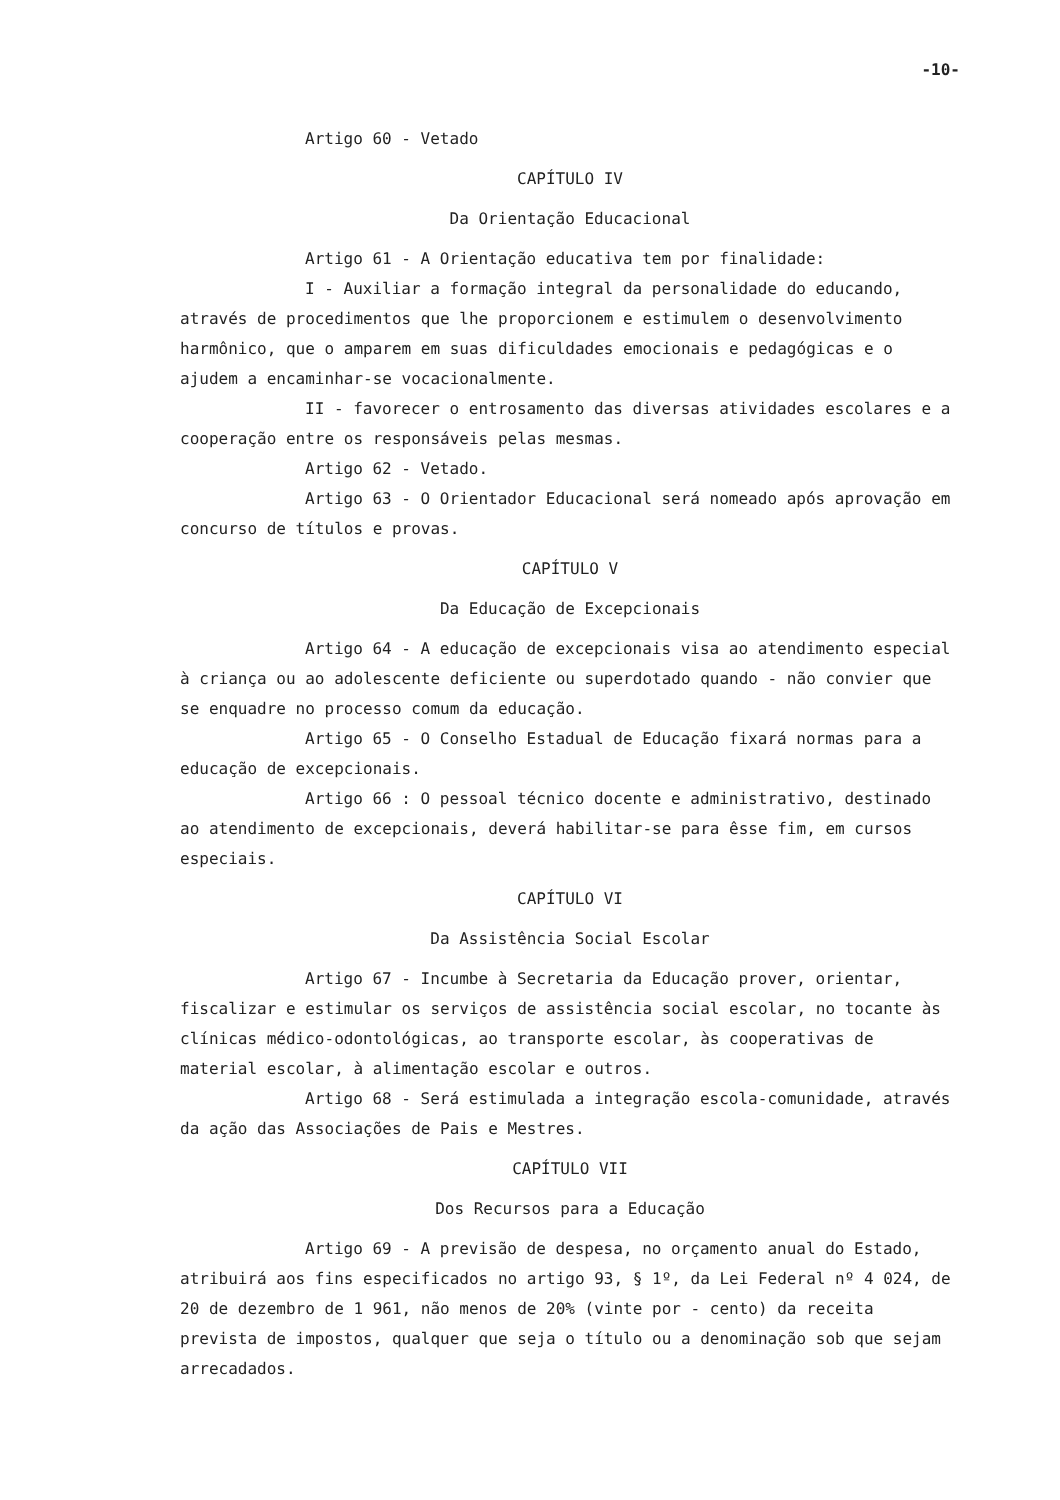-10-
Artigo 60 - Vetado
CAPÍTULO IV
Da Orientação Educacional
Artigo 61 - A Orientação educativa tem por finalidade:
I - Auxiliar a formação integral da personalidade do educando, através de procedimentos que lhe proporcionem e estimulem o desenvolvimento harmônico, que o amparem em suas dificuldades emocionais e pedagógicas e o ajudem a encaminhar-se vocacionalmente.
II - favorecer o entrosamento das diversas atividades escolares e a cooperação entre os responsáveis pelas mesmas.
Artigo 62 - Vetado.
Artigo 63 - O Orientador Educacional será nomeado após aprovação em concurso de títulos e provas.
CAPÍTULO V
Da Educação de Excepcionais
Artigo 64 - A educação de excepcionais visa ao atendimento especial à criança ou ao adolescente deficiente ou superdotado quando - não convier que se enquadre no processo comum da educação.
Artigo 65 - O Conselho Estadual de Educação fixará normas para a educação de excepcionais.
Artigo 66 : O pessoal técnico docente e administrativo, destinado ao atendimento de excepcionais, deverá habilitar-se para êsse fim, em cursos especiais.
CAPÍTULO VI
Da Assistência Social Escolar
Artigo 67 - Incumbe à Secretaria da Educação prover, orientar, fiscalizar e estimular os serviços de assistência social escolar, no tocante às clínicas médico-odontológicas, ao transporte escolar, às cooperativas de material escolar, à alimentação escolar e outros.
Artigo 68 - Será estimulada a integração escola-comunidade, através da ação das Associações de Pais e Mestres.
CAPÍTULO VII
Dos Recursos para a Educação
Artigo 69 - A previsão de despesa, no orçamento anual do Estado, atribuirá aos fins especificados no artigo 93, § 1º, da Lei Federal nº 4 024, de 20 de dezembro de 1 961, não menos de 20% (vinte por - cento) da receita prevista de impostos, qualquer que seja o título ou a denominação sob que sejam arrecadados.